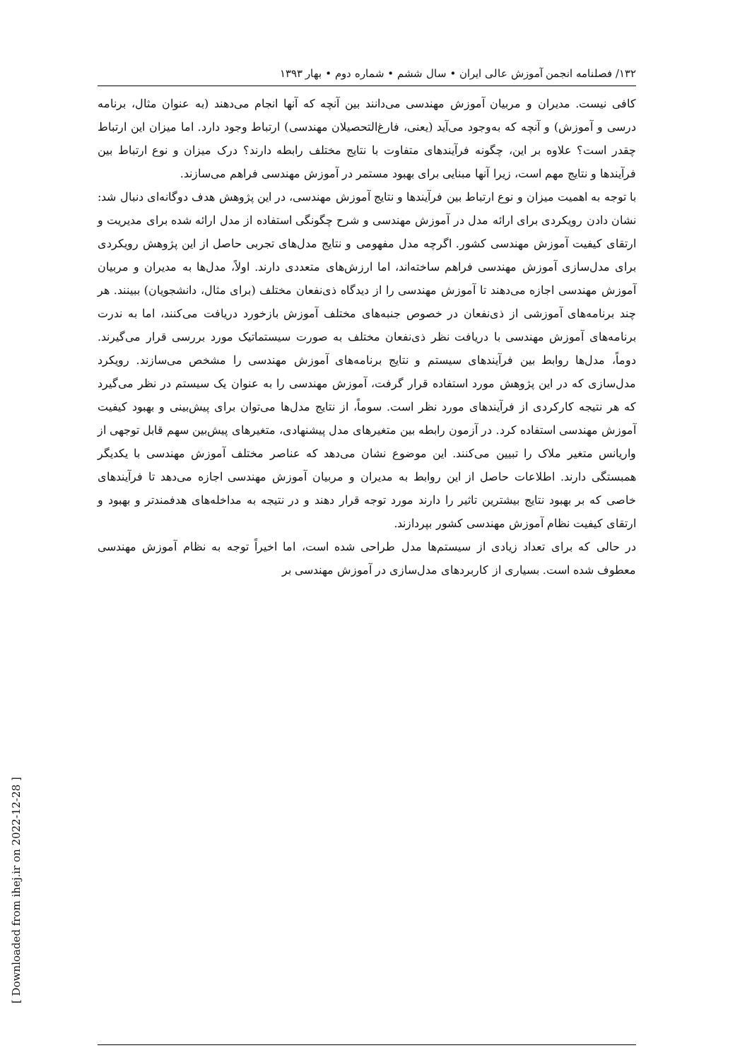۱۳۲/ فصلنامه انجمن آموزش عالی ایران • سال ششم • شماره دوم • بهار ۱۳۹۳
کافی نیست. مدیران و مربیان آموزش مهندسی می‌دانند بین آنچه که آنها انجام می‌دهند (به عنوان مثال، برنامه درسی و آموزش) و آنچه که به‌وجود می‌آید (یعنی، فارغ‌التحصیلان مهندسی) ارتباط وجود دارد. اما میزان این ارتباط چقدر است؟ علاوه بر این، چگونه فرآیندهای متفاوت با نتایج مختلف رابطه دارند؟ درک میزان و نوع ارتباط بین فرآیندها و نتایج مهم است، زیرا آنها مبنایی برای بهبود مستمر در آموزش مهندسی فراهم می‌سازند.
با توجه به اهمیت میزان و نوع ارتباط بین فرآیندها و نتایج آموزش مهندسی، در این پژوهش هدف دوگانه‌ای دنبال شد: نشان دادن رویکردی برای ارائه مدل در آموزش مهندسی و شرح چگونگی استفاده از مدل ارائه شده برای مدیریت و ارتقای کیفیت آموزش مهندسی کشور. اگرچه مدل مفهومی و نتایج مدل‌های تجربی حاصل از این پژوهش رویکردی برای مدل‌سازی آموزش مهندسی فراهم ساخته‌اند، اما ارزش‌های متعددی دارند. اولاً، مدل‌ها به مدیران و مربیان آموزش مهندسی اجازه می‌دهند تا آموزش مهندسی را از دیدگاه ذی‌نفعان مختلف (برای مثال، دانشجویان) ببینند. هر چند برنامه‌های آموزشی از ذی‌نفعان در خصوص جنبه‌های مختلف آموزش بازخورد دریافت می‌کنند، اما به ندرت برنامه‌های آموزش مهندسی با دریافت نظر ذی‌نفعان مختلف به صورت سیستماتیک مورد بررسی قرار می‌گیرند. دوماً، مدل‌ها روابط بین فرآیندهای سیستم و نتایج برنامه‌های آموزش مهندسی را مشخص می‌سازند. رویکرد مدل‌سازی که در این پژوهش مورد استفاده قرار گرفت، آموزش مهندسی را به عنوان یک سیستم در نظر می‌گیرد که هر نتیجه کارکردی از فرآیندهای مورد نظر است. سوماً، از نتایج مدل‌ها می‌توان برای پیش‌بینی و بهبود کیفیت آموزش مهندسی استفاده کرد. در آزمون رابطه بین متغیرهای مدل پیشنهادی، متغیرهای پیش‌بین سهم قابل توجهی از واریانس متغیر ملاک را تبیین می‌کنند. این موضوع نشان می‌دهد که عناصر مختلف آموزش مهندسی با یکدیگر همبستگی دارند. اطلاعات حاصل از این روابط به مدیران و مربیان آموزش مهندسی اجازه می‌دهد تا فرآیندهای خاصی که بر بهبود نتایج بیشترین تاثیر را دارند مورد توجه قرار دهند و در نتیجه به مداخله‌های هدفمندتر و بهبود و ارتقای کیفیت نظام آموزش مهندسی کشور بپردازند.
در حالی که برای تعداد زیادی از سیستم‌ها مدل طراحی شده است، اما اخیراً توجه به نظام آموزش مهندسی معطوف شده است. بسیاری از کاربردهای مدل‌سازی در آموزش مهندسی بر
[ Downloaded from ihej.ir on 2022-12-28 ]